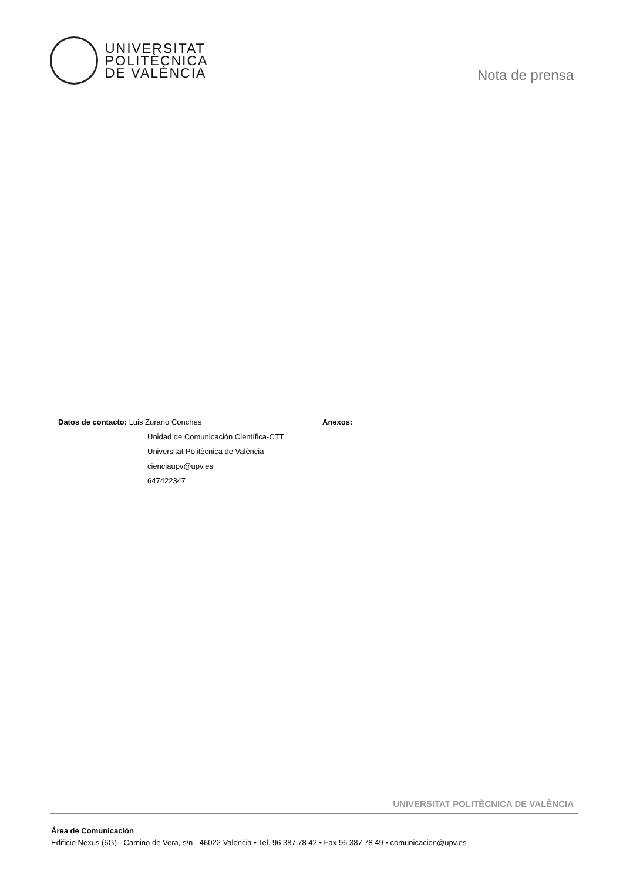UNIVERSITAT
POLITÈCNICA
DE VALÈNCIA
Nota de prensa
Datos de contacto: Luis Zurano Conches
Unidad de Comunicación Científica-CTT
Universitat Politècnica de València
cienciaupv@upv.es
647422347
Anexos:
UNIVERSITAT POLITÈCNICA DE VALÈNCIA
Área de Comunicación
Edificio Nexus (6G) - Camino de Vera, s/n - 46022 Valencia • Tel. 96 387 78 42 • Fax 96 387 78 49 • comunicacion@upv.es